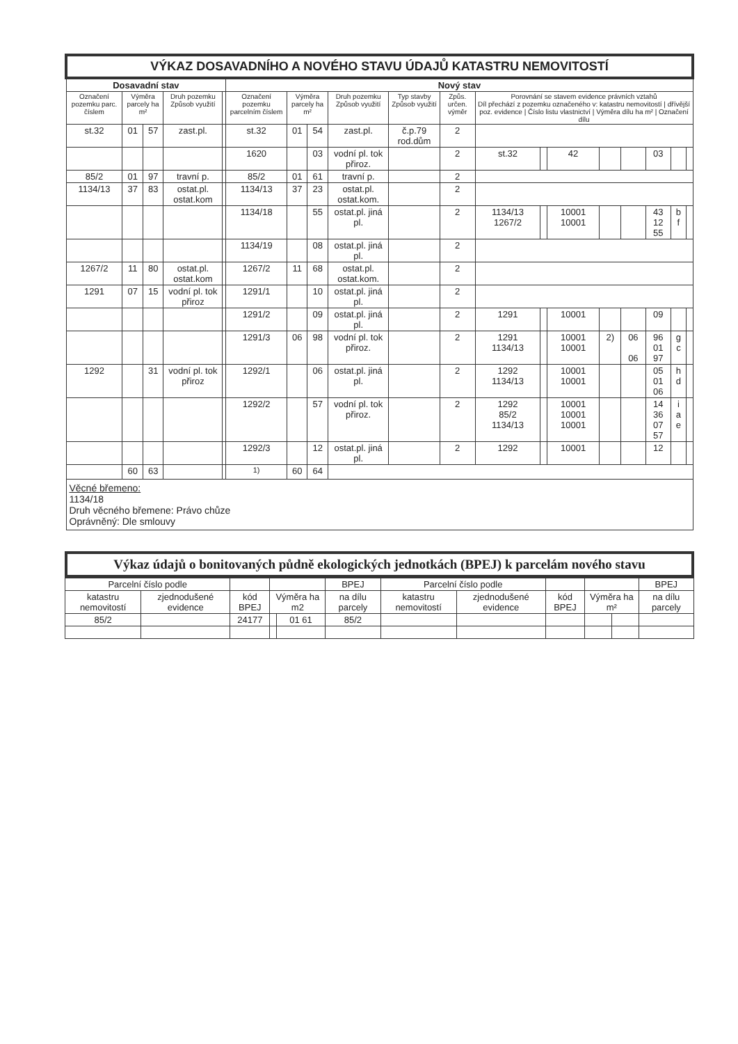| VÝKAZ DOSAVADNÍHO A NOVÉHO STAVU ÚDAJŮ KATASTRU NEMOVITOSTÍ | | | | | | | | | | | | | | | | | | |
| Dosavadní stav | | | | | Nový stav | | | | | | | | | | | | | |
| Označení pozemku parc. číslem | Výměra parcely ha m² | | Druh pozemku Způsob využití | | Označení pozemku parcelním číslem | Výměra parcely ha m² | | Druh pozemku Způsob využití | Typ stavby Způsob využití | Způs. určen. výměr | Porovnání se stavem evidence právních vztahů Díl přechází z pozemku označeného v: katastru nemovitostí / dřívější poz. evidence / Číslo listu vlastnictví / Výměra dílu ha m² / Označení dílu | | | | | | | |
| st.32 | 01 | 57 | zast.pl. | | st.32 | 01 | 54 | zast.pl. | č.p.79 rod.dům | 2 | | | | | | | | |
| | | | | | 1620 | | 03 | vodní pl. tok přiroz. | | 2 | st.32 | | 42 | | | 03 | | |
| 85/2 | 01 | 97 | travní p. | | 85/2 | 01 | 61 | travní p. | | 2 | | | | | | | | |
| 1134/13 | 37 | 83 | ostat.pl. ostat.kom | | 1134/13 | 37 | 23 | ostat.pl. ostat.kom. | | 2 | | | | | | | | |
| | | | | | 1134/18 | | 55 | ostat.pl. jiná pl. | | 2 | 1134/13 1267/2 | | 10001 10001 | | | 43 12 55 | b f | |
| | | | | | 1134/19 | | 08 | ostat.pl. jiná pl. | | 2 | | | | | | | | |
| 1267/2 | 11 | 80 | ostat.pl. ostat.kom | | 1267/2 | 11 | 68 | ostat.pl. ostat.kom. | | 2 | | | | | | | | |
| 1291 | 07 | 15 | vodní pl. tok přiroz | | 1291/1 | | 10 | ostat.pl. jiná pl. | | 2 | | | | | | | | |
| | | | | | 1291/2 | | 09 | ostat.pl. jiná pl. | | 2 | 1291 | | 10001 | | | 09 | | |
| | | | | | 1291/3 | 06 | 98 | vodní pl. tok přiroz. | | 2 | 1291 1134/13 | | 10001 10001 | 2) | 06 06 | 96 01 97 | g c | |
| 1292 | | 31 | vodní pl. tok přiroz | | 1292/1 | | 06 | ostat.pl. jiná pl. | | 2 | 1292 1134/13 | | 10001 10001 | | | 05 01 06 | h d | |
| | | | | | 1292/2 | | 57 | vodní pl. tok přiroz. | | 2 | 1292 85/2 1134/13 | | 10001 10001 10001 | | | 14 36 07 57 | i a e | |
| | | | | | 1292/3 | | 12 | ostat.pl. jiná pl. | | 2 | 1292 | | 10001 | | | 12 | | |
| | 60 | 63 | | | <sup>1)</sup> | 60 | 64 | | | | | | | | | | | |
| Věcné břemeno: 1134/18 Druh věcného břemene: Právo chůze Oprávněný: Dle smlouvy | | | | | | | | | | | | | | | | | | |
Výkaz údajů o bonitovaných půdně ekologických jednotkách (BPEJ) k parcelám nového stavu
| Parcelní číslo podle | | | | | BPEJ | Parcelní číslo podle | | | | | BPEJ |
| --- | --- | --- | --- | --- | --- | --- | --- | --- | --- | --- | --- |
| katastru nemovitostí | zjednodušené evidence | kód BPEJ | Výměra ha m2 | | na dílu parcely | katastru nemovitostí | zjednodušené evidence | kód BPEJ | Výměra ha m² | | na dílu parcely |
| 85/2 | | 24177 | | 01 61 | 85/2 | | | | | | |